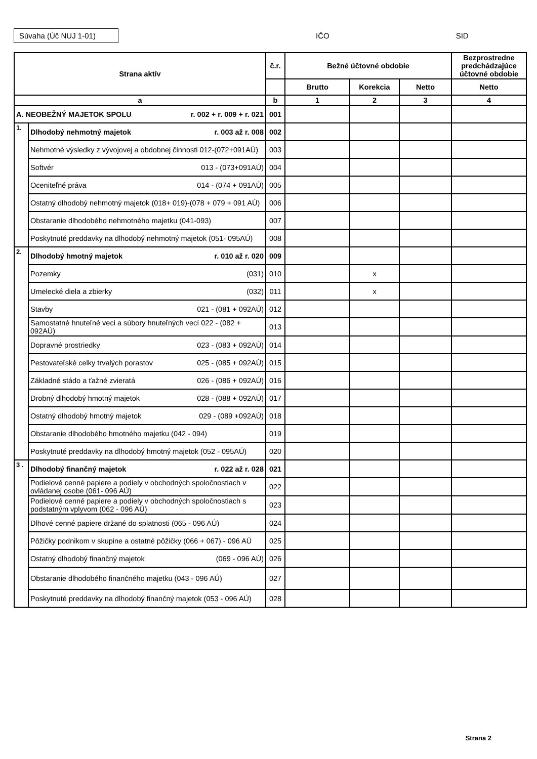Súvaha (Úč NUJ 1-01)
IČO SID
| Strana aktív | | č.r. | Bežné účtovné obdobie | | | Bezprostredne predchádzajúce účtovné obdobie |
| --- | --- | --- | --- | --- | --- | --- |
| | | | Brutto | Korekcia | Netto | Netto |
| a | | b | 1 | 2 | 3 | 4 |
| A. NEOBEŽNÝ MAJETOK SPOLU r. 002 + r. 009 + r. 021 | | 001 | | | | |
| 1. | Dlhodobý nehmotný majetok r. 003 až r. 008 | 002 | | | | |
| | Nehmotné výsledky z vývojovej a obdobnej činnosti 012-(072+091AÚ) | 003 | | | | |
| | Softvér 013 - (073+091AÚ) | 004 | | | | |
| | Oceniteľné práva 014 - (074 + 091AÚ) | 005 | | | | |
| | Ostatný dlhodobý nehmotný majetok (018+ 019)-(078 + 079 + 091 AÚ) | 006 | | | | |
| | Obstaranie dlhodobého nehmotného majetku (041-093) | 007 | | | | |
| | Poskytnuté preddavky na dlhodobý nehmotný majetok (051- 095AÚ) | 008 | | | | |
| 2. | Dlhodobý hmotný majetok r. 010 až r. 020 | 009 | | | | |
| | Pozemky (031) | 010 | | x | | |
| | Umelecké diela a zbierky (032) | 011 | | x | | |
| | Stavby 021 - (081 + 092AÚ) | 012 | | | | |
| | Samostatné hnuteľné veci a súbory hnuteľných vecí 022 - (082 + 092AÚ) | 013 | | | | |
| | Dopravné prostriedky 023 - (083 + 092AÚ) | 014 | | | | |
| | Pestovateľské celky trvalých porastov 025 - (085 + 092AÚ) | 015 | | | | |
| | Základné stádo a ťažné zvieratá 026 - (086 + 092AÚ) | 016 | | | | |
| | Drobný dlhodobý hmotný majetok 028 - (088 + 092AÚ) | 017 | | | | |
| | Ostatný dlhodobý hmotný majetok 029 - (089 +092AÚ) | 018 | | | | |
| | Obstaranie dlhodobého hmotného majetku (042 - 094) | 019 | | | | |
| | Poskytnuté preddavky na dlhodobý hmotný majetok (052 - 095AÚ) | 020 | | | | |
| 3 . | Dlhodobý finančný majetok r. 022 až r. 028 | 021 | | | | |
| | Podielové cenné papiere a podiely v obchodných spoločnostiach v ovládanej osobe (061- 096 AÚ) | 022 | | | | |
| | Podielové cenné papiere a podiely v obchodných spoločnostiach s podstatným vplyvom (062 - 096 AÚ) | 023 | | | | |
| | Dlhové cenné papiere držané do splatnosti (065 - 096 AÚ) | 024 | | | | |
| | Pôžičky podnikom v skupine a ostatné pôžičky (066 + 067) - 096 AÚ | 025 | | | | |
| | Ostatný dlhodobý finančný majetok (069 - 096 AÚ) | 026 | | | | |
| | Obstaranie dlhodobého finančného majetku (043 - 096 AÚ) | 027 | | | | |
| | Poskytnuté preddavky na dlhodobý finančný majetok (053 - 096 AÚ) | 028 | | | | |
Strana 2